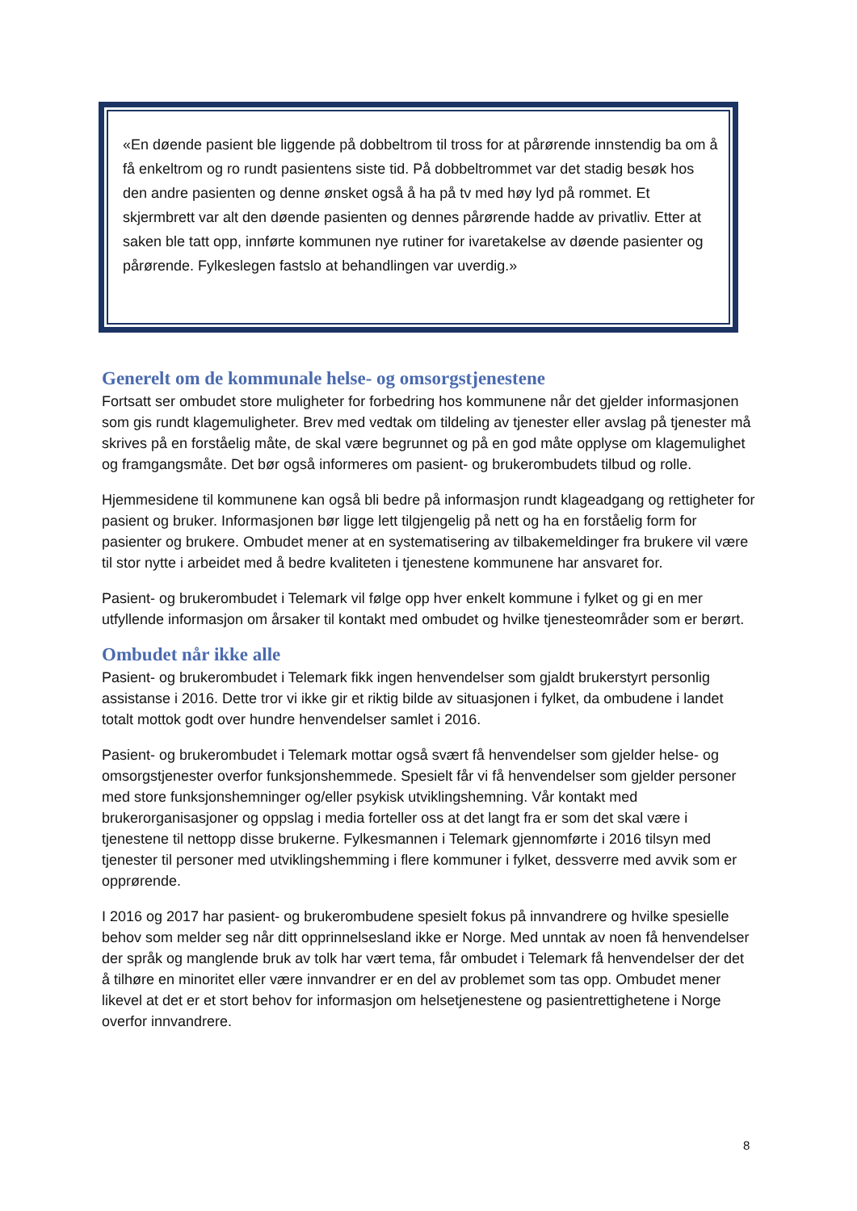«En døende pasient ble liggende på dobbeltrom til tross for at pårørende innstendig ba om å få enkeltrom og ro rundt pasientens siste tid. På dobbeltrommet var det stadig besøk hos den andre pasienten og denne ønsket også å ha på tv med høy lyd på rommet. Et skjermbrett var alt den døende pasienten og dennes pårørende hadde av privatliv. Etter at saken ble tatt opp, innførte kommunen nye rutiner for ivaretakelse av døende pasienter og pårørende. Fylkeslegen fastslo at behandlingen var uverdig.»
Generelt om de kommunale helse- og omsorgstjenestene
Fortsatt ser ombudet store muligheter for forbedring hos kommunene når det gjelder informasjonen som gis rundt klagemuligheter. Brev med vedtak om tildeling av tjenester eller avslag på tjenester må skrives på en forståelig måte, de skal være begrunnet og på en god måte opplyse om klagemulighet og framgangsmåte. Det bør også informeres om pasient- og brukerombudets tilbud og rolle.
Hjemmesidene til kommunene kan også bli bedre på informasjon rundt klageadgang og rettigheter for pasient og bruker. Informasjonen bør ligge lett tilgjengelig på nett og ha en forståelig form for pasienter og brukere. Ombudet mener at en systematisering av tilbakemeldinger fra brukere vil være til stor nytte i arbeidet med å bedre kvaliteten i tjenestene kommunene har ansvaret for.
Pasient- og brukerombudet i Telemark vil følge opp hver enkelt kommune i fylket og gi en mer utfyllende informasjon om årsaker til kontakt med ombudet og hvilke tjenesteområder som er berørt.
Ombudet når ikke alle
Pasient- og brukerombudet i Telemark fikk ingen henvendelser som gjaldt brukerstyrt personlig assistanse i 2016. Dette tror vi ikke gir et riktig bilde av situasjonen i fylket, da ombudene i landet totalt mottok godt over hundre henvendelser samlet i 2016.
Pasient- og brukerombudet i Telemark mottar også svært få henvendelser som gjelder helse- og omsorgstjenester overfor funksjonshemmede. Spesielt får vi få henvendelser som gjelder personer med store funksjonshemninger og/eller psykisk utviklingshemning. Vår kontakt med brukerorganisasjoner og oppslag i media forteller oss at det langt fra er som det skal være i tjenestene til nettopp disse brukerne. Fylkesmannen i Telemark gjennomførte i 2016 tilsyn med tjenester til personer med utviklingshemming i flere kommuner i fylket, dessverre med avvik som er opprørende.
I 2016 og 2017 har pasient- og brukerombudene spesielt fokus på innvandrere og hvilke spesielle behov som melder seg når ditt opprinnelsesland ikke er Norge. Med unntak av noen få henvendelser der språk og manglende bruk av tolk har vært tema, får ombudet i Telemark få henvendelser der det å tilhøre en minoritet eller være innvandrer er en del av problemet som tas opp. Ombudet mener likevel at det er et stort behov for informasjon om helsetjenestene og pasientrettighetene i Norge overfor innvandrere.
8